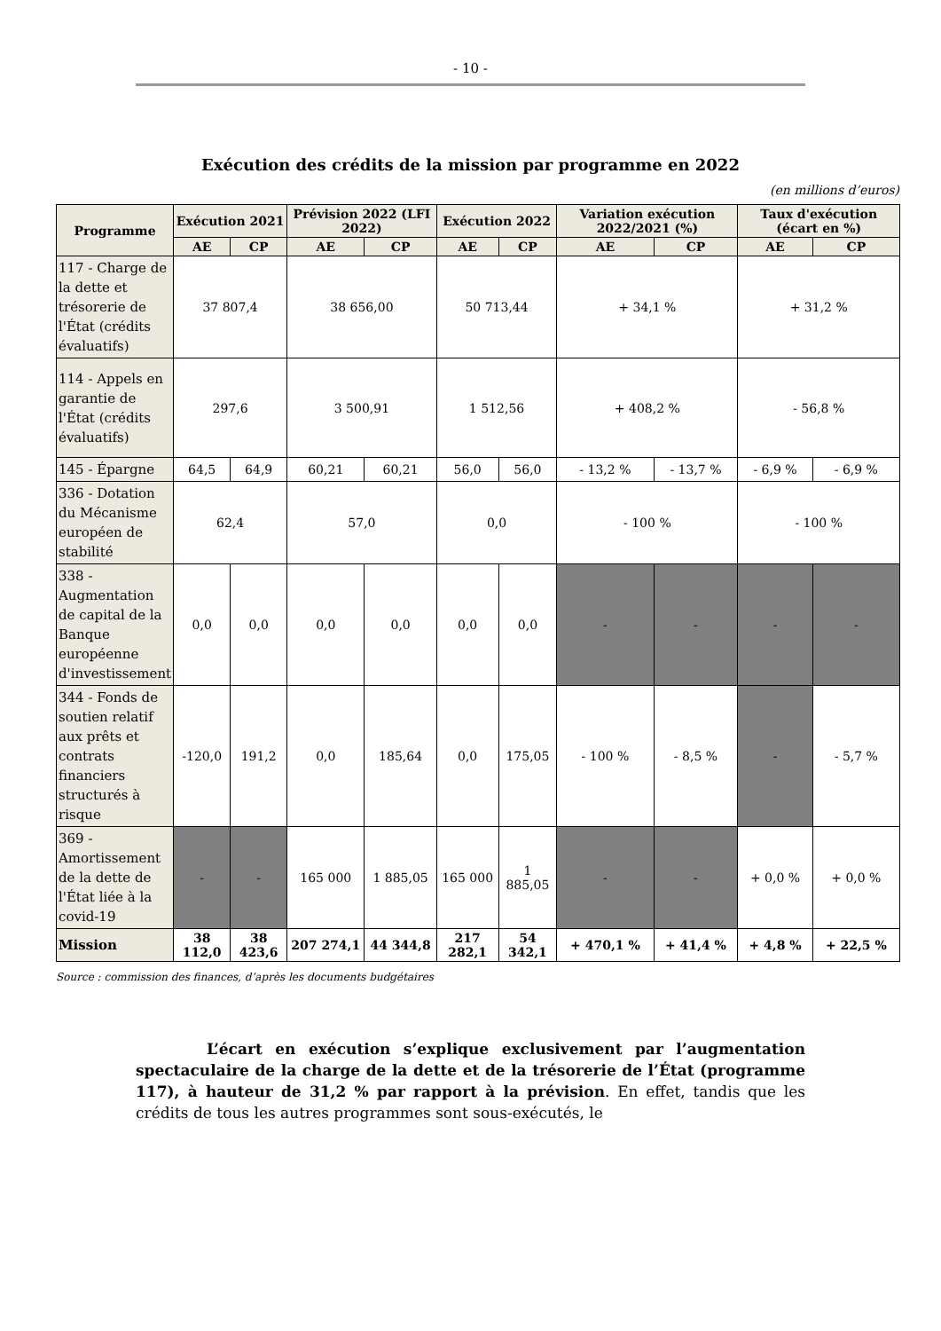- 10 -
Exécution des crédits de la mission par programme en 2022
(en millions d’euros)
| Programme | Exécution 2021 | | Prévision 2022 (LFI 2022) | | Exécution 2022 | | Variation exécution 2022/2021 (%) | | Taux d'exécution (écart en %) | |
| --- | --- | --- | --- | --- | --- | --- | --- | --- | --- | --- |
| | AE | CP | AE | CP | AE | CP | AE | CP | AE | CP |
| 117 - Charge de la dette et trésorerie de l'État (crédits évaluatifs) | 37 807,4 | | 38 656,00 | | 50 713,44 | | + 34,1 % | | + 31,2 % | |
| 114 - Appels en garantie de l'État (crédits évaluatifs) | 297,6 | | 3 500,91 | | 1 512,56 | | + 408,2 % | | - 56,8 % | |
| 145 - Épargne | 64,5 | 64,9 | 60,21 | 60,21 | 56,0 | 56,0 | - 13,2 % | - 13,7 % | - 6,9 % | - 6,9 % |
| 336 - Dotation du Mécanisme européen de stabilité | 62,4 | | 57,0 | | 0,0 | | - 100 % | | - 100 % | |
| 338 - Augmentation de capital de la Banque européenne d'investissement | 0,0 | 0,0 | 0,0 | 0,0 | 0,0 | 0,0 | - | - | - | - |
| 344 - Fonds de soutien relatif aux prêts et contrats financiers structurés à risque | -120,0 | 191,2 | 0,0 | 185,64 | 0,0 | 175,05 | - 100 % | - 8,5 % | - | - 5,7 % |
| 369 - Amortissement de la dette de l'État liée à la covid-19 | - | - | 165 000 | 1 885,05 | 165 000 | 1 885,05 | - | - | + 0,0 % | + 0,0 % |
| Mission | 38 112,0 | 38 423,6 | 207 274,1 | 44 344,8 | 217 282,1 | 54 342,1 | + 470,1 % | + 41,4 % | + 4,8 % | + 22,5 % |
Source : commission des finances, d’après les documents budgétaires
L’écart en exécution s’explique exclusivement par l’augmentation spectaculaire de la charge de la dette et de la trésorerie de l’État (programme 117), à hauteur de 31,2 % par rapport à la prévision. En effet, tandis que les crédits de tous les autres programmes sont sous-exécutés, le